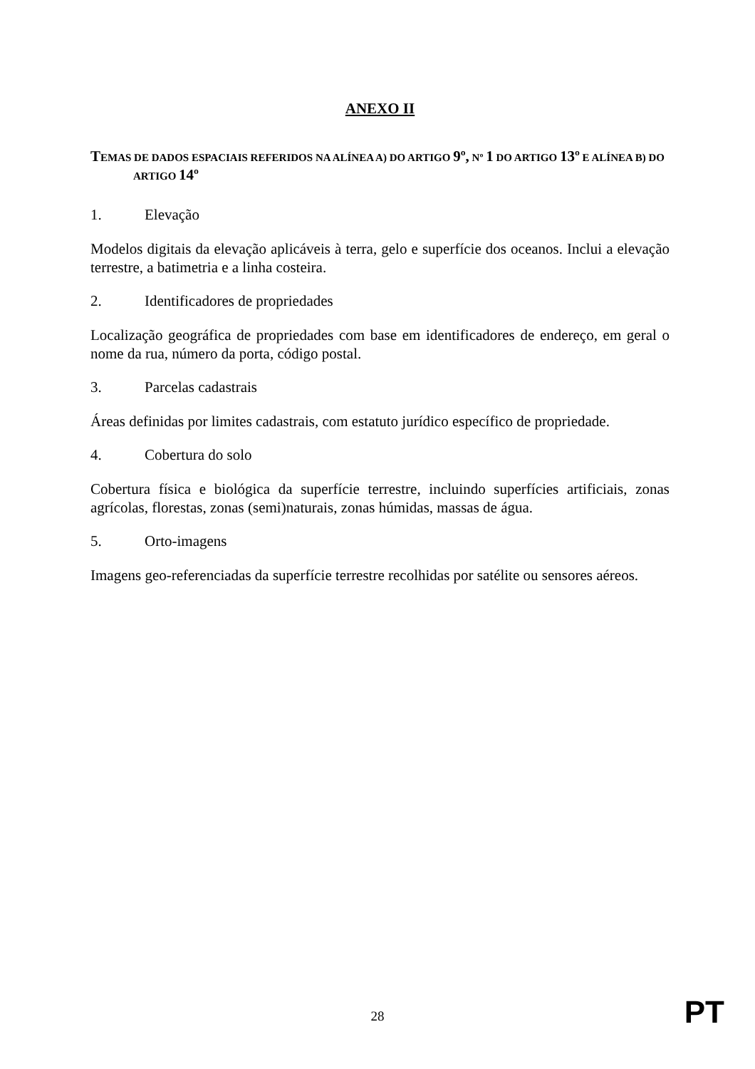ANEXO II
TEMAS DE DADOS ESPACIAIS REFERIDOS NA ALÍNEA A) DO ARTIGO 9º, Nº 1 DO ARTIGO 13º E ALÍNEA B) DO ARTIGO 14º
1. Elevação
Modelos digitais da elevação aplicáveis à terra, gelo e superfície dos oceanos. Inclui a elevação terrestre, a batimetria e a linha costeira.
2. Identificadores de propriedades
Localização geográfica de propriedades com base em identificadores de endereço, em geral o nome da rua, número da porta, código postal.
3. Parcelas cadastrais
Áreas definidas por limites cadastrais, com estatuto jurídico específico de propriedade.
4. Cobertura do solo
Cobertura física e biológica da superfície terrestre, incluindo superfícies artificiais, zonas agrícolas, florestas, zonas (semi)naturais, zonas húmidas, massas de água.
5. Orto-imagens
Imagens geo-referenciadas da superfície terrestre recolhidas por satélite ou sensores aéreos.
28
PT